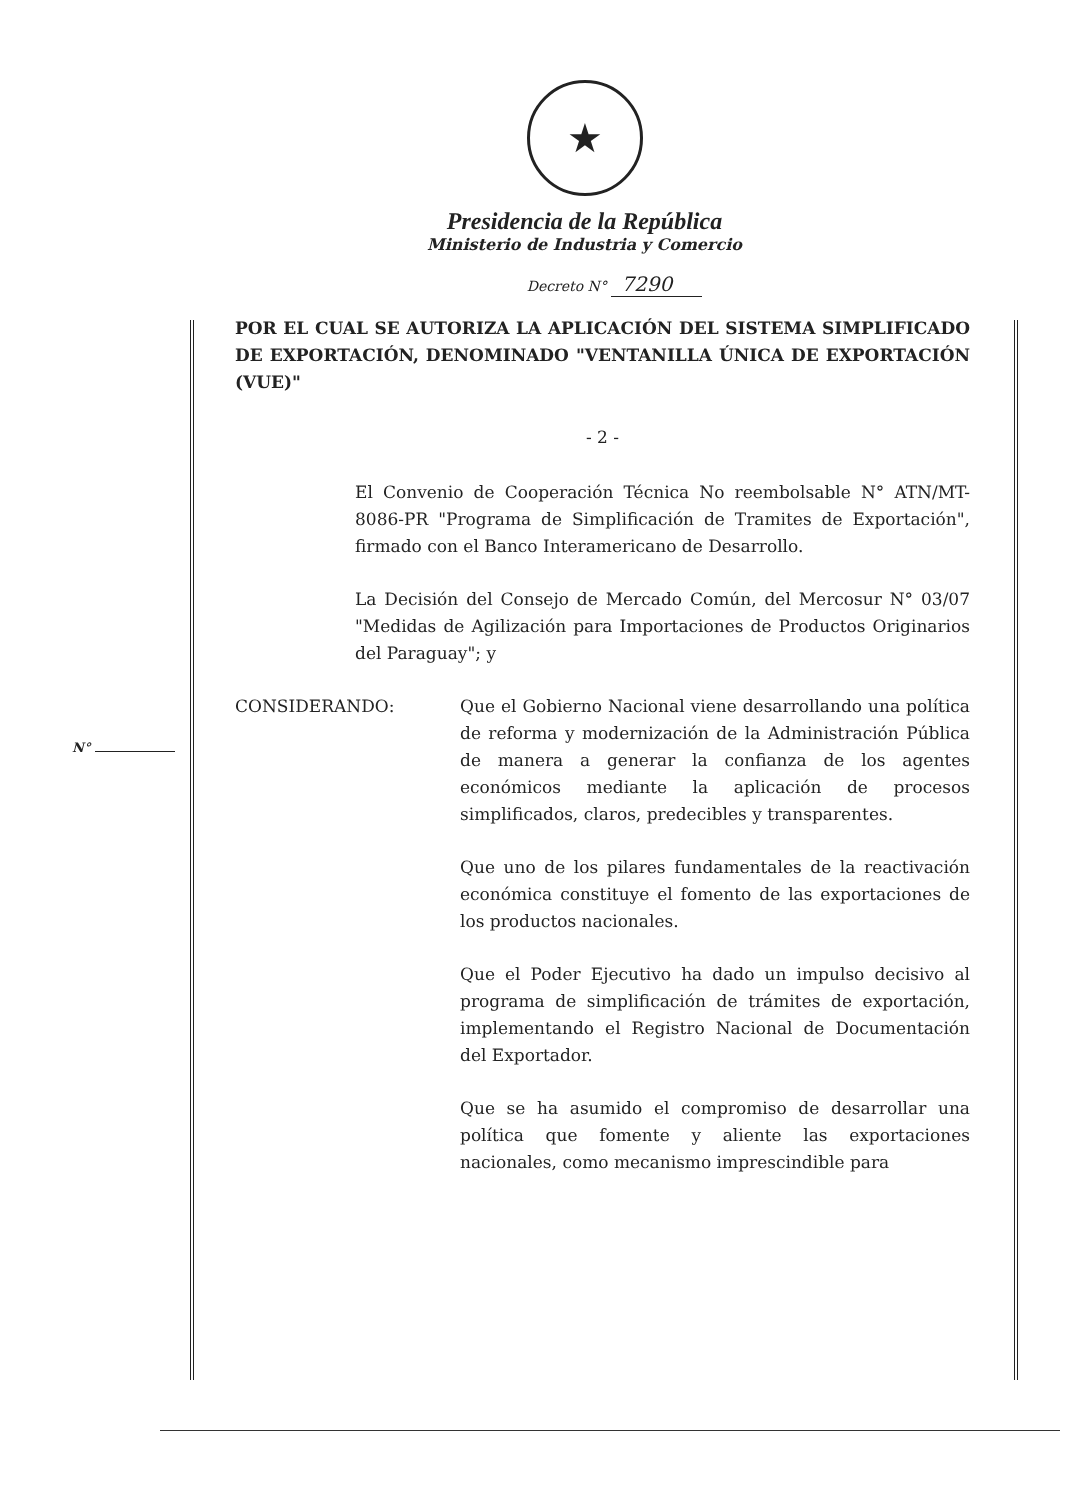★
Presidencia de la República
Ministerio de Industria y Comercio
Decreto N° 7290
N°
POR EL CUAL SE AUTORIZA LA APLICACIÓN DEL SISTEMA SIMPLIFICADO DE EXPORTACIÓN, DENOMINADO "VENTANILLA ÚNICA DE EXPORTACIÓN (VUE)"
- 2 -
El Convenio de Cooperación Técnica No reembolsable N° ATN/MT-8086-PR "Programa de Simplificación de Tramites de Exportación", firmado con el Banco Interamericano de Desarrollo.
La Decisión del Consejo de Mercado Común, del Mercosur N° 03/07 "Medidas de Agilización para Importaciones de Productos Originarios del Paraguay"; y
CONSIDERANDO: Que el Gobierno Nacional viene desarrollando una política de reforma y modernización de la Administración Pública de manera a generar la confianza de los agentes económicos mediante la aplicación de procesos simplificados, claros, predecibles y transparentes.
Que uno de los pilares fundamentales de la reactivación económica constituye el fomento de las exportaciones de los productos nacionales.
Que el Poder Ejecutivo ha dado un impulso decisivo al programa de simplificación de trámites de exportación, implementando el Registro Nacional de Documentación del Exportador.
Que se ha asumido el compromiso de desarrollar una política que fomente y aliente las exportaciones nacionales, como mecanismo imprescindible para